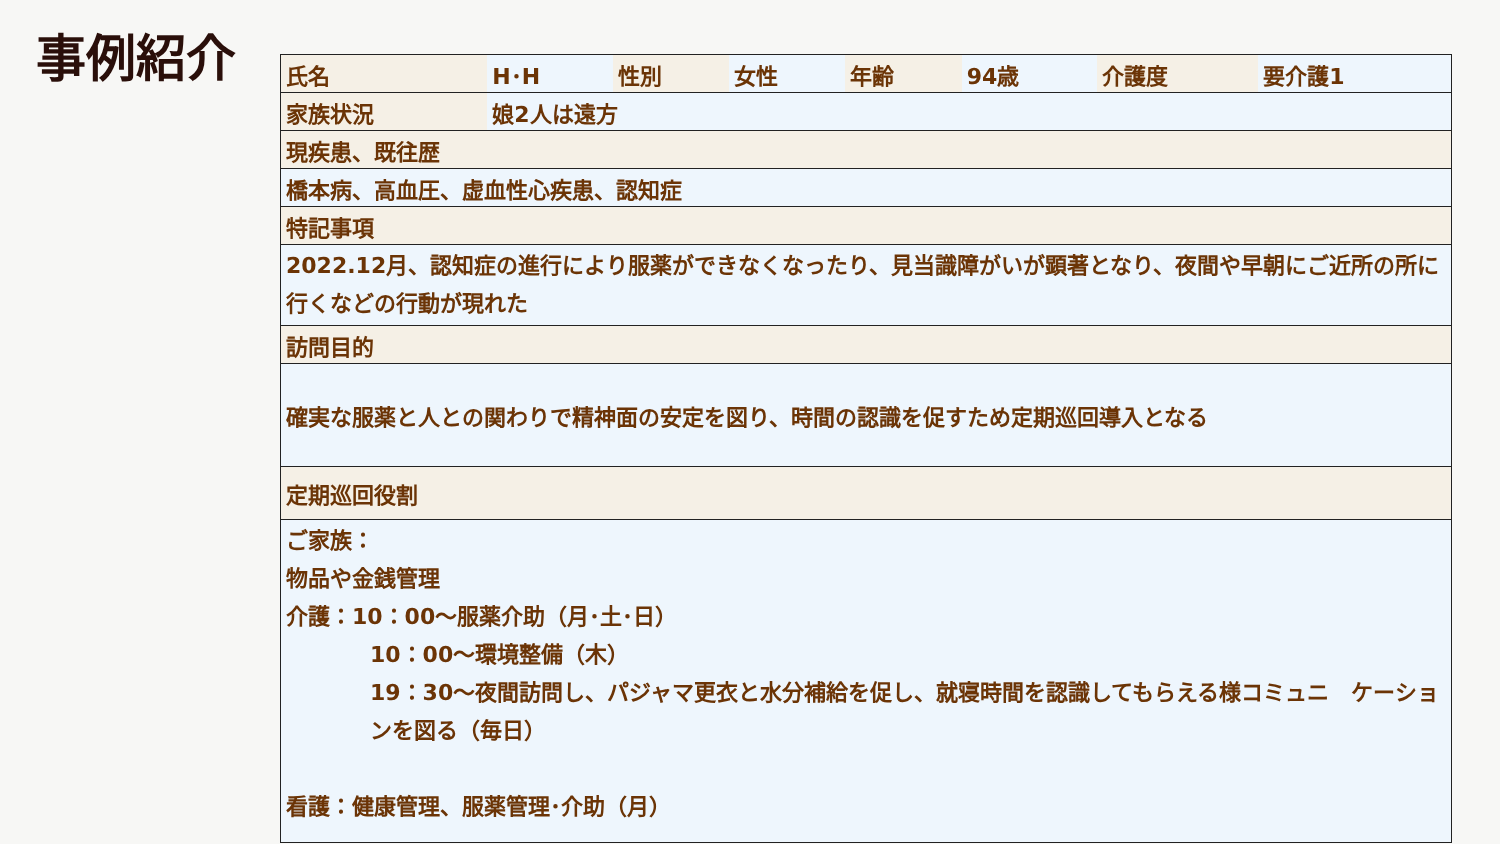事例紹介
| 氏名 | H･H | 性別 | 女性 | 年齢 | 94歳 | 介護度 | 要介護1 |
| 家族状況 | 娘2人は遠方 | | | | | | |
| 現疾患、既往歴 | | | | | | | |
| 橋本病、高血圧、虚血性心疾患、認知症 | | | | | | | |
| 特記事項 | | | | | | | |
| 2022.12月、認知症の進行により服薬ができなくなったり、見当識障がいが顕著となり、夜間や早朝にご近所の所に行くなどの行動が現れた | | | | | | | |
| 訪問目的 | | | | | | | |
| 確実な服薬と人との関わりで精神面の安定を図り、時間の認識を促すため定期巡回導入となる | | | | | | | |
| 定期巡回役割 | | | | | | | |
| ご家族： 物品や金銭管理 介護：10：00～服薬介助（月･土･日） 10：00～環境整備（木） 19：30～夜間訪問し、パジャマ更衣と水分補給を促し、就寝時間を認識してもらえる様コミュニ ケーションを図る（毎日） 看護：健康管理、服薬管理･介助（月） | | | | | | | |